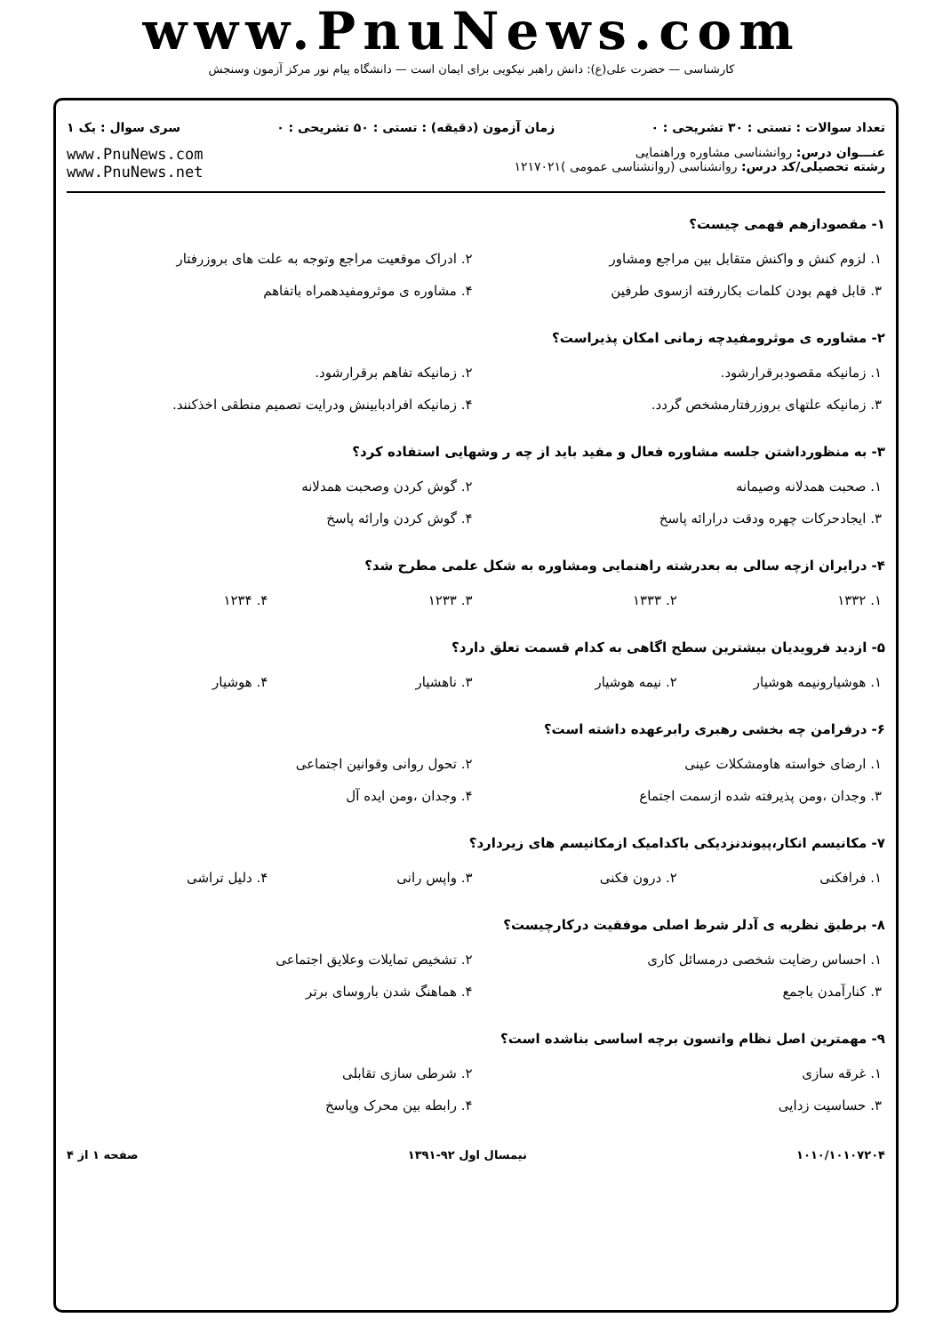www.PnuNews.com
کارشناسی — حضرت علی(ع): دانش راهبر نیکویی برای ایمان است — دانشگاه پیام نور مرکز آزمون وسنجش
تعداد سوالات : تستی : ۳۰ تشریحی : ۰ زمان آزمون (دقیقه) : تستی : ۵۰ تشریحی : ۰ سری سوال : یک ۱
عنـــوان درس: روانشناسی مشاوره وراهنمایی
رشته تحصیلی/کد درس: روانشناسی (روانشناسی عمومی )۱۲۱۷۰۲۱
www.PnuNews.com
www.PnuNews.net
۱- مقصودازهم فهمی چیست؟
| ۱. لزوم کنش و واکنش متقابل بین مراجع ومشاور | ۲. ادراک موقعیت مراجع وتوجه به علت های بروزرفتار |
| ۳. قابل فهم بودن کلمات بکاررفته ازسوی طرفین | ۴. مشاوره ی موثرومفیدهمراه باتفاهم |
۲- مشاوره ی موثرومفیدچه زمانی امکان پذیراست؟
| ۱. زمانیکه مقصودبرقرارشود. | ۲. زمانیکه تفاهم برقرارشود. |
| ۳. زمانیکه علتهای بروزرفتارمشخص گردد. | ۴. زمانیکه افرادبابینش ودرایت تصمیم منطقی اخذکنند. |
۳- به منظورداشتن جلسه مشاوره فعال و مفید باید از چه ر وشهایی استفاده کرد؟
| ۱. صحبت همدلانه وصیمانه | ۲. گوش کردن وصحبت همدلانه |
| ۳. ایجادحرکات چهره ودقت درارائه پاسخ | ۴. گوش کردن وارائه پاسخ |
۴- درایران ازچه سالی به بعدرشته راهنمایی ومشاوره به شکل علمی مطرح شد؟
| ۱. ۱۳۳۲ | ۲. ۱۳۳۳ | ۳. ۱۲۳۳ | ۴. ۱۲۳۴ |
۵- ازدید فرویدیان بیشترین سطح اگاهی به کدام قسمت تعلق دارد؟
| ۱. هوشیارونیمه هوشیار | ۲. نیمه هوشیار | ۳. ناهشیار | ۴. هوشیار |
۶- درفرامن چه بخشی رهبری رابرعهده داشته است؟
| ۱. ارضای خواسته هاومشکلات عینی | ۲. تحول روانی وقوانین اجتماعی |
| ۳. وجدان ،ومن پذیرفته شده ازسمت اجتماع | ۴. وجدان ،ومن ایده آل |
۷- مکانیسم انکار،پیوندنزدیکی باکدامیک ازمکانیسم های زیردارد؟
| ۱. فرافکنی | ۲. درون فکنی | ۳. واپس رانی | ۴. دلیل تراشی |
۸- برطبق نظریه ی آدلر شرط اصلی موفقیت درکارچیست؟
| ۱. احساس رضایت شخصی درمسائل کاری | ۲. تشخیص تمایلات وعلایق اجتماعی |
| ۳. کنارآمدن باجمع | ۴. هماهنگ شدن باروسای برتر |
۹- مهمترین اصل نظام واتسون برچه اساسی بناشده است؟
| ۱. غرقه سازی | ۲. شرطی سازی تقابلی |
| ۳. حساسیت زدایی | ۴. رابطه بین محرک وپاسخ |
۱۰۱۰/۱۰۱۰۷۲۰۴ نیمسال اول ۹۲-۱۳۹۱ صفحه ۱ از ۴